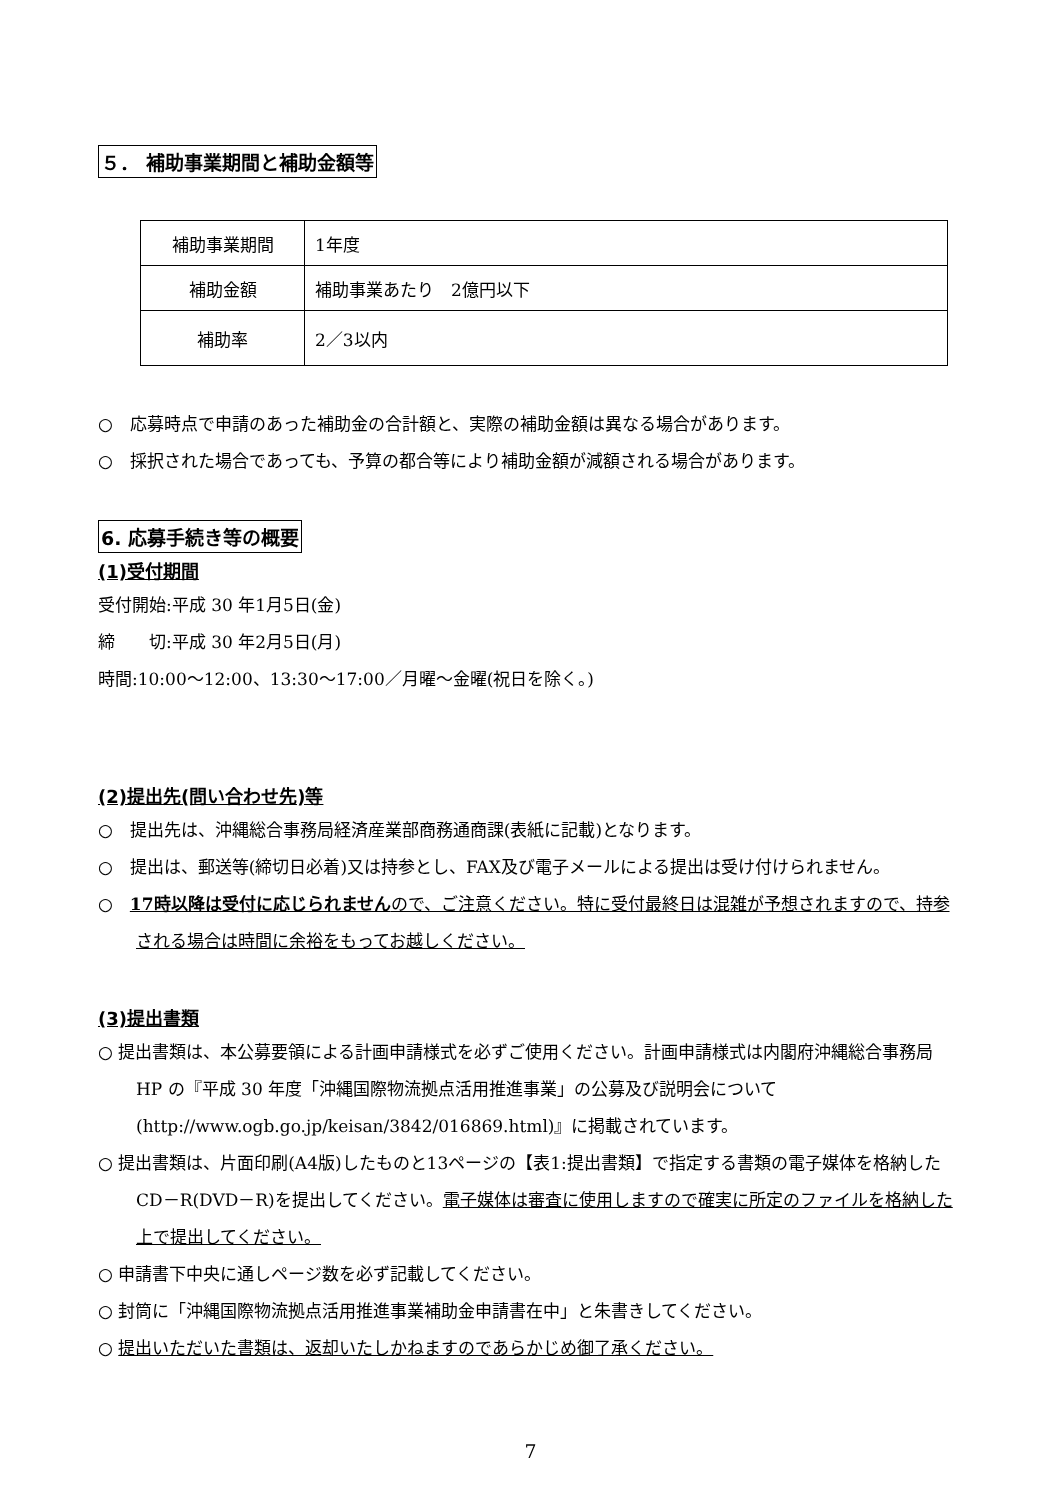５． 補助事業期間と補助金額等
| 補助事業期間 | 1年度 |
| 補助金額 | 補助事業あたり 2億円以下 |
| 補助率 | 2／3以内 |
○　応募時点で申請のあった補助金の合計額と、実際の補助金額は異なる場合があります。
○　採択された場合であっても、予算の都合等により補助金額が減額される場合があります。
6. 応募手続き等の概要
(1)受付期間
受付開始:平成 30 年1月5日(金)
締　　切:平成 30 年2月5日(月)
時間:10:00～12:00、13:30～17:00／月曜～金曜(祝日を除く。)
(2)提出先(問い合わせ先)等
○　提出先は、沖縄総合事務局経済産業部商務通商課(表紙に記載)となります。
○　提出は、郵送等(締切日必着)又は持参とし、FAX及び電子メールによる提出は受け付けられません。
○　17時以降は受付に応じられませんので、ご注意ください。特に受付最終日は混雑が予想されますので、持参される場合は時間に余裕をもってお越しください。
(3)提出書類
○ 提出書類は、本公募要領による計画申請様式を必ずご使用ください。計画申請様式は内閣府沖縄総合事務局 HP の『平成 30 年度「沖縄国際物流拠点活用推進事業」の公募及び説明会について(http://www.ogb.go.jp/keisan/3842/016869.html)』に掲載されています。
○ 提出書類は、片面印刷(A4版)したものと13ページの【表1:提出書類】で指定する書類の電子媒体を格納したCD－R(DVD－R)を提出してください。電子媒体は審査に使用しますので確実に所定のファイルを格納した上で提出してください。
○ 申請書下中央に通しページ数を必ず記載してください。
○ 封筒に「沖縄国際物流拠点活用推進事業補助金申請書在中」と朱書きしてください。
○ 提出いただいた書類は、返却いたしかねますのであらかじめ御了承ください。
7